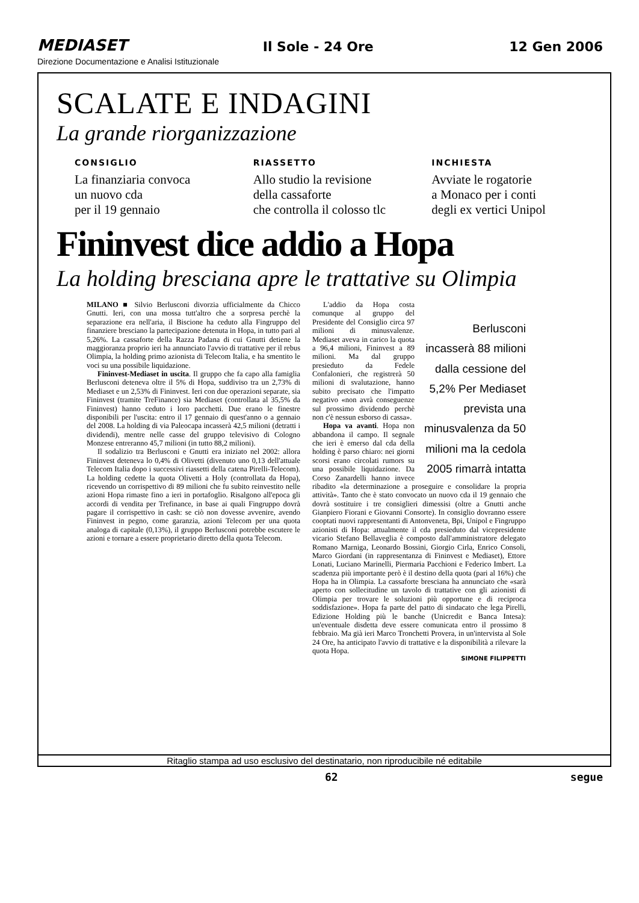MEDIASET Il Sole - 24 Ore 12 Gen 2006
Direzione Documentazione e Analisi Istituzionale
SCALATE E INDAGINI
La grande riorganizzazione
CONSIGLIO
La finanziaria convoca
un nuovo cda
per il 19 gennaio
RIASSETTO
Allo studio la revisione
della cassaforte
che controlla il colosso tlc
INCHIESTA
Avviate le rogatorie
a Monaco per i conti
degli ex vertici Unipol
Fininvest dice addio a Hopa
La holding bresciana apre le trattative su Olimpia
MILANO ■ Silvio Berlusconi divorzia ufficialmente da Chicco Gnutti. Ieri, con una mossa tutt'altro che a sorpresa perchè la separazione era nell'aria, il Biscione ha ceduto alla Fingruppo del finanziere bresciano la partecipazione detenuta in Hopa, in tutto pari al 5,26%. La cassaforte della Razza Padana di cui Gnutti detiene la maggioranza proprio ieri ha annunciato l'avvio di trattative per il rebus Olimpia, la holding primo azionista di Telecom Italia, e ha smentito le voci su una possibile liquidazione.
Fininvest-Mediaset in uscita. Il gruppo che fa capo alla famiglia Berlusconi deteneva oltre il 5% di Hopa, suddiviso tra un 2,73% di Mediaset e un 2,53% di Fininvest. Ieri con due operazioni separate, sia Fininvest (tramite TreFinance) sia Mediaset (controllata al 35,5% da Fininvest) hanno ceduto i loro pacchetti. Due erano le finestre disponibili per l'uscita: entro il 17 gennaio di quest'anno o a gennaio del 2008. La holding di via Paleocapa incasserà 42,5 milioni (detratti i dividendi), mentre nelle casse del gruppo televisivo di Cologno Monzese entreranno 45,7 milioni (in tutto 88,2 milioni).
Il sodalizio tra Berlusconi e Gnutti era iniziato nel 2002: allora Fininvest deteneva lo 0,4% di Olivetti (divenuto uno 0,13 dell'attuale Telecom Italia dopo i successivi riassetti della catena Pirelli-Telecom). La holding cedette la quota Olivetti a Holy (controllata da Hopa), ricevendo un corrispettivo di 89 milioni che fu subito reinvestito nelle azioni Hopa rimaste fino a ieri in portafoglio. Risalgono all'epoca gli accordi di vendita per Trefinance, in base ai quali Fingruppo dovrà pagare il corrispettivo in cash: se ciò non dovesse avvenire, avendo Fininvest in pegno, come garanzia, azioni Telecom per una quota analoga di capitale (0,13%), il gruppo Berlusconi potrebbe escutere le azioni e tornare a essere proprietario diretto della quota Telecom.
Berlusconi incasserà 88 milioni dalla cessione del 5,2% Per Mediaset prevista una minusvalenza da 50 milioni ma la cedola 2005 rimarrà intatta
L'addio da Hopa costa comunque al gruppo del Presidente del Consiglio circa 97 milioni di minusvalenze. Mediaset aveva in carico la quota a 96,4 milioni, Fininvest a 89 milioni. Ma dal gruppo presieduto da Fedele Confalonieri, che registrerà 50 milioni di svalutazione, hanno subito precisato che l'impatto negativo «non avrà conseguenze sul prossimo dividendo perchè non c'è nessun esborso di cassa».
Hopa va avanti. Hopa non abbandona il campo. Il segnale che ieri è emerso dal cda della holding è parso chiaro: nei giorni scorsi erano circolati rumors su una possibile liquidazione. Da Corso Zanardelli hanno invece ribadito «la determinazione a proseguire e consolidare la propria attività». Tanto che è stato convocato un nuovo cda il 19 gennaio che dovrà sostituire i tre consiglieri dimessisi (oltre a Gnutti anche Gianpiero Fiorani e Giovanni Consorte). In consiglio dovranno essere cooptati nuovi rappresentanti di Antonveneta, Bpi, Unipol e Fingruppo azionisti di Hopa: attualmente il cda presieduto dal vicepresidente vicario Stefano Bellaveglia è composto dall'amministratore delegato Romano Marniga, Leonardo Bossini, Giorgio Cirla, Enrico Consoli, Marco Giordani (in rappresentanza di Fininvest e Mediaset), Ettore Lonati, Luciano Marinelli, Piermaria Pacchioni e Federico Imbert. La scadenza più importante però è il destino della quota (pari al 16%) che Hopa ha in Olimpia. La cassaforte bresciana ha annunciato che «sarà aperto con sollecitudine un tavolo di trattative con gli azionisti di Olimpia per trovare le soluzioni più opportune e di reciproca soddisfazione». Hopa fa parte del patto di sindacato che lega Pirelli, Edizione Holding più le banche (Unicredit e Banca Intesa): un'eventuale disdetta deve essere comunicata entro il prossimo 8 febbraio. Ma già ieri Marco Tronchetti Provera, in un'intervista al Sole 24 Ore, ha anticipato l'avvio di trattative e la disponibilità a rilevare la quota Hopa.
SIMONE FILIPPETTI
Ritaglio stampa ad uso esclusivo del destinatario, non riproducibile né editabile
62 segue